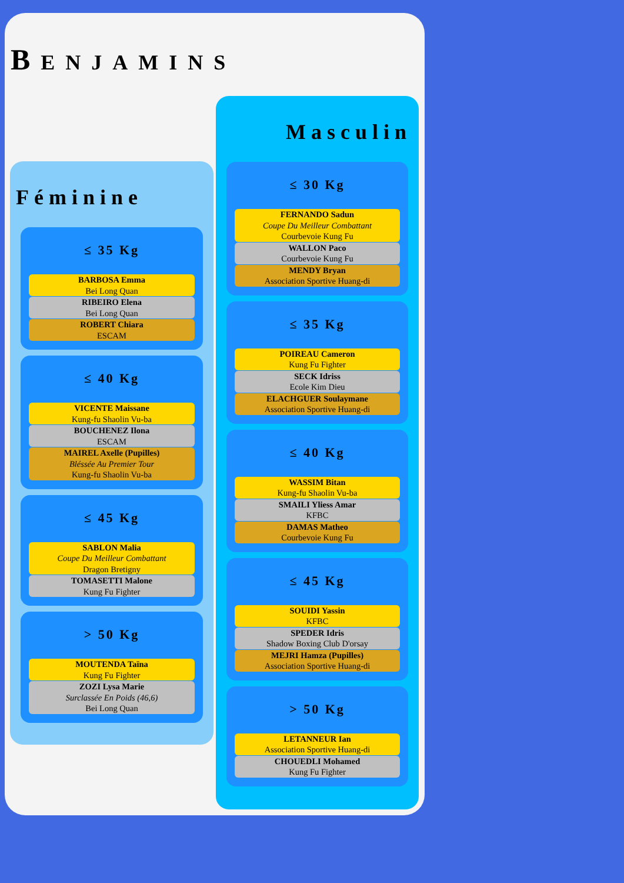BENJAMINS
Féminine
≤ 35 Kg
BARBOSA Emma
Bei Long Quan
RIBEIRO Elena
Bei Long Quan
ROBERT Chiara
ESCAM
≤ 40 Kg
VICENTE Maissane
Kung-fu Shaolin Vu-ba
BOUCHENEZ Ilona
ESCAM
MAIREL Axelle (Pupilles)
Bléssée Au Premier Tour
Kung-fu Shaolin Vu-ba
≤ 45 Kg
SABLON Malia
Coupe Du Meilleur Combattant
Dragon Bretigny
TOMASETTI Malone
Kung Fu Fighter
> 50 Kg
MOUTENDA Taïna
Kung Fu Fighter
ZOZI Lysa Marie
Surclassée En Poids (46,6)
Bei Long Quan
Masculin
≤ 30 Kg
FERNANDO Sadun
Coupe Du Meilleur Combattant
Courbevoie Kung Fu
WALLON Paco
Courbevoie Kung Fu
MENDY Bryan
Association Sportive Huang-di
≤ 35 Kg
POIREAU Cameron
Kung Fu Fighter
SECK Idriss
Ecole Kim Dieu
ELACHGUER Soulaymane
Association Sportive Huang-di
≤ 40 Kg
WASSIM Bitan
Kung-fu Shaolin Vu-ba
SMAILI Yliess Amar
KFBC
DAMAS Matheo
Courbevoie Kung Fu
≤ 45 Kg
SOUIDI Yassin
KFBC
SPEDER Idris
Shadow Boxing Club D'orsay
MEJRI Hamza (Pupilles)
Association Sportive Huang-di
> 50 Kg
LETANNEUR Ian
Association Sportive Huang-di
CHOUEDLI Mohamed
Kung Fu Fighter